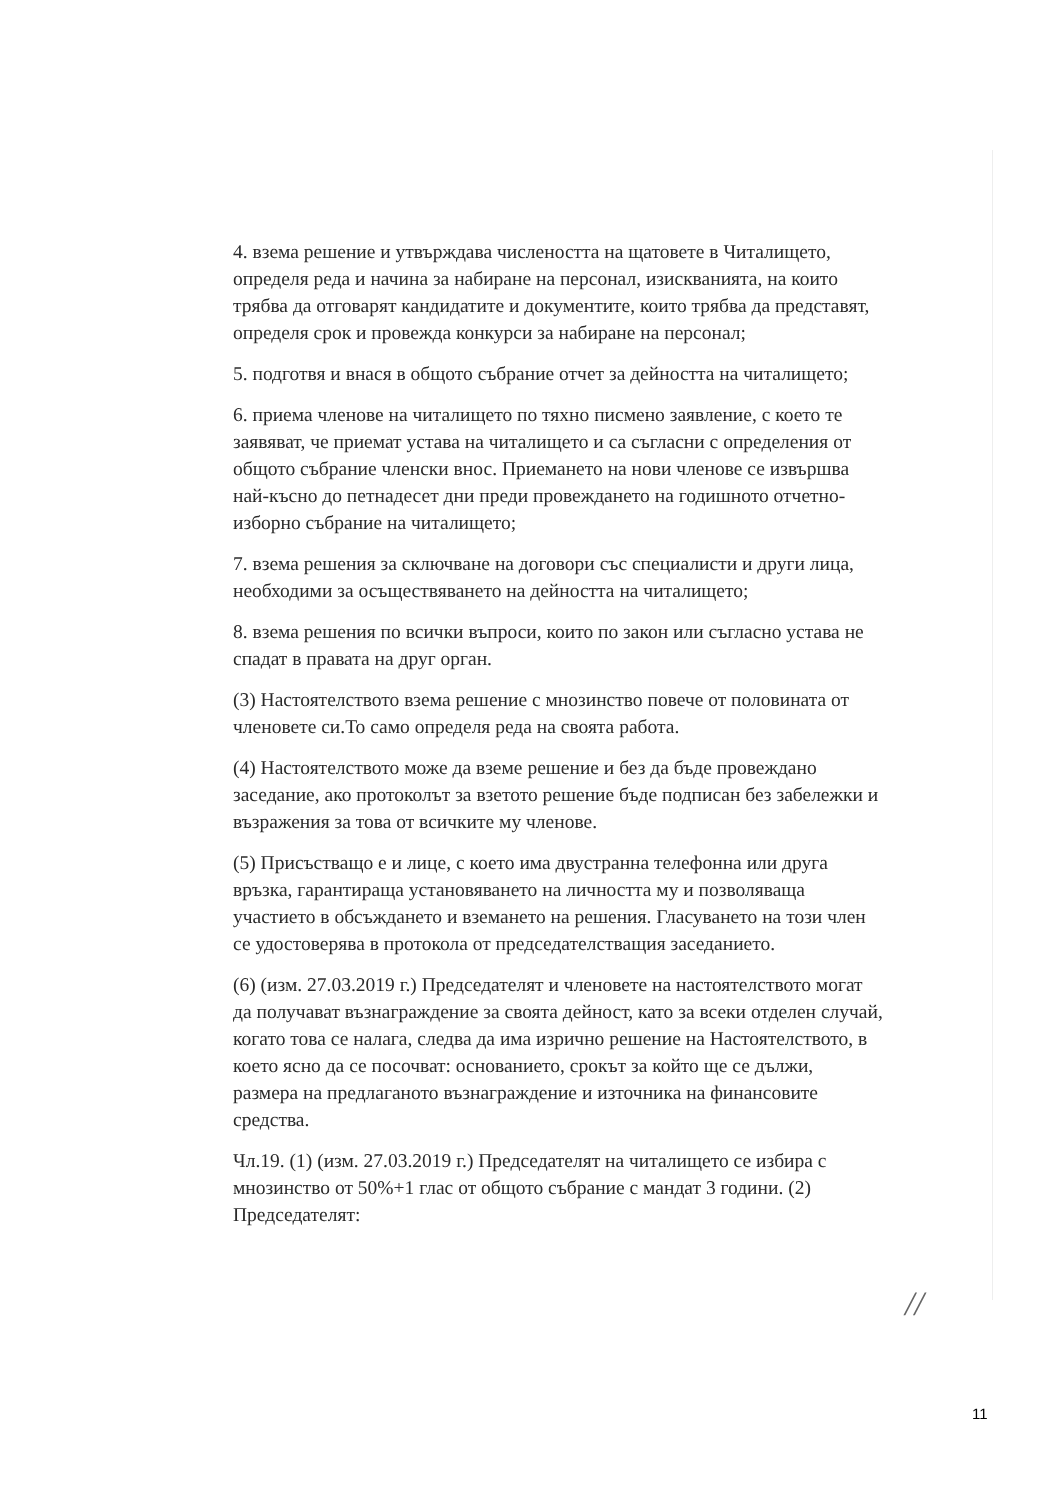4. взема решение и утвърждава числеността на щатовете в Читалището, определя реда и начина за набиране на персонал, изискванията, на които трябва да отговарят кандидатите и документите, които трябва да представят, определя срок и провежда конкурси за набиране на персонал;
5. подготвя и внася в общото събрание отчет за дейността на читалището;
6. приема членове на читалището по тяхно писмено заявление, с което те заявяват, че приемат устава на читалището и са съгласни с определения от общото събрание членски внос. Приемането на нови членове се извършва най-късно до петнадесет дни преди провеждането на годишното отчетно-изборно събрание на читалището;
7. взема решения за сключване на договори със специалисти и други лица, необходими за осъществяването на дейността на читалището;
8. взема решения по всички въпроси, които по закон или съгласно устава не спадат в правата на друг орган.
(3) Настоятелството взема решение с мнозинство повече от половината от членовете си.То само определя реда на своята работа.
(4) Настоятелството може да вземе решение и без да бъде провеждано заседание, ако протоколът за взетото решение бъде подписан без забележки и възражения за това от всичките му членове.
(5) Присъстващо е и лице, с което има двустранна телефонна или друга връзка, гарантираща установяването на личността му и позволяваща участието в обсъждането и вземането на решения. Гласуването на този член се удостоверява в протокола от председателстващия заседанието.
(6) (изм. 27.03.2019 г.) Председателят и членовете на настоятелството могат да получават възнаграждение за своята дейност, като за всеки отделен случай, когато това се налага, следва да има изрично решение на Настоятелството, в което ясно да се посочват: основанието, срокът за който ще се дължи, размера на предлаганото възнаграждение и източника на финансовите средства.
Чл.19. (1) (изм. 27.03.2019 г.) Председателят на читалището се избира с мнозинство от 50%+1 глас от общото събрание с мандат 3 години. (2) Председателят:
//
11